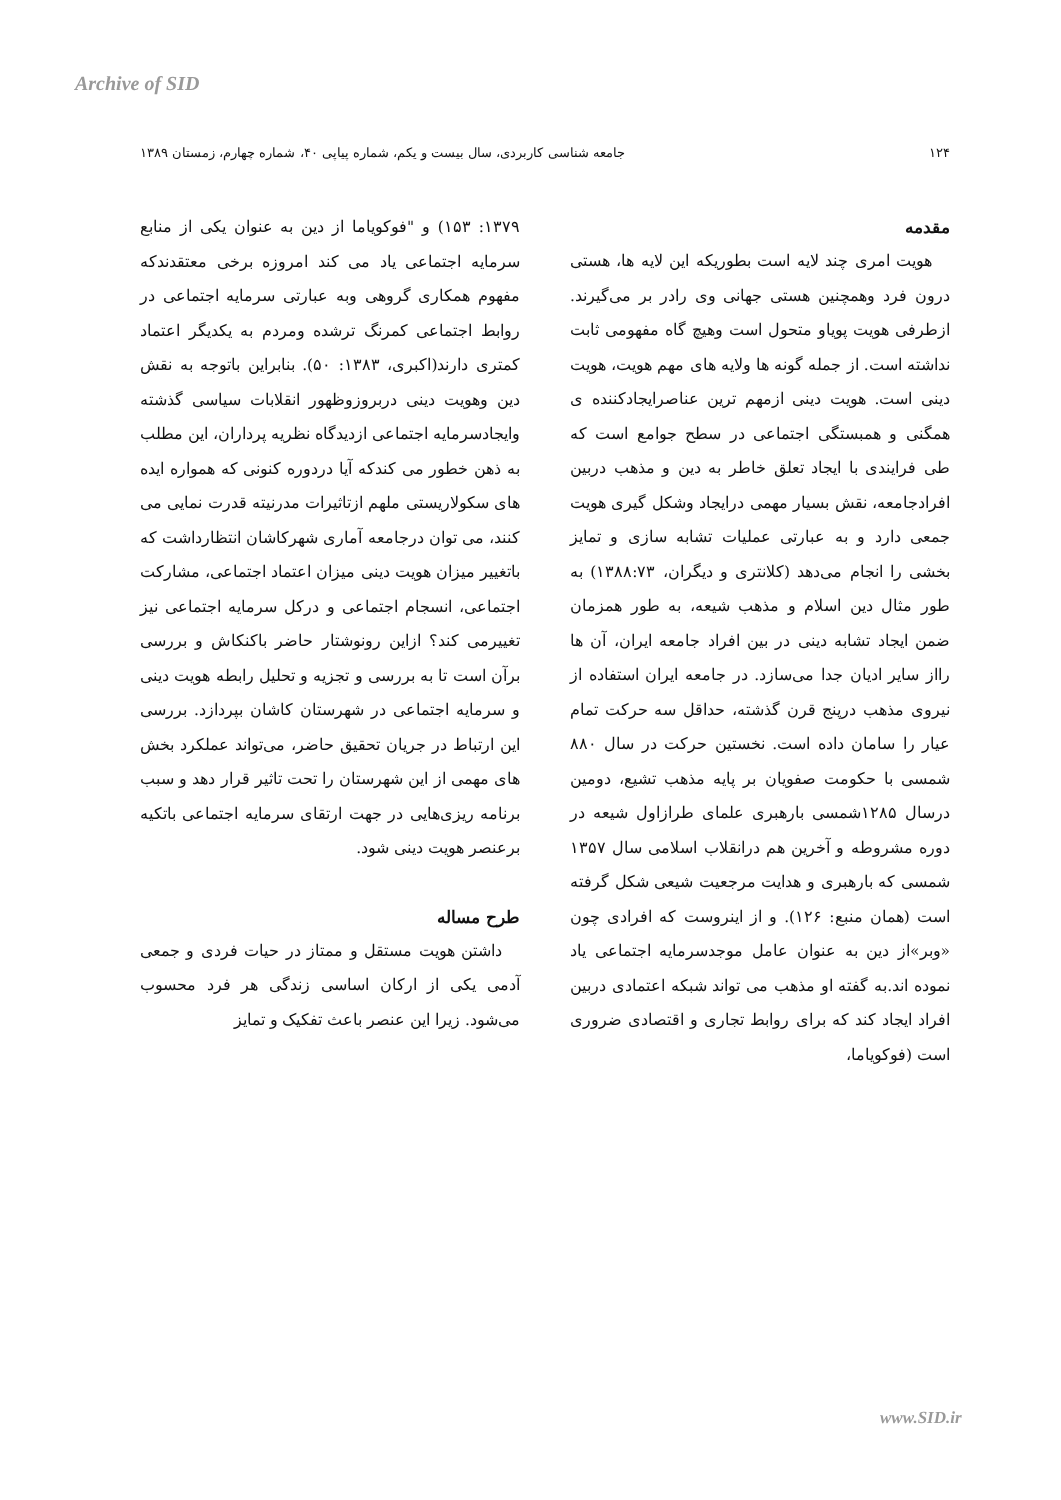Archive of SID
۱۲۴ جامعه شناسی کاربردی، سال بیست و یکم، شماره پیاپی ۴۰، شماره چهارم، زمستان ۱۳۸۹
مقدمه
هویت امری چند لایه است بطوریکه این لایه ها، هستی درون فرد وهمچنین هستی جهانی وی رادر بر می‌گیرند. ازطرفی هویت پویاو متحول است وهیچ گاه مفهومی ثابت نداشته است. از جمله گونه ها ولایه های مهم هویت، هویت دینی است. هویت دینی ازمهم ترین عناصرایجادکننده ی همگنی و همبستگی اجتماعی در سطح جوامع است که طی فرایندی با ایجاد تعلق خاطر به دین و مذهب دربین افرادجامعه، نقش بسیار مهمی درایجاد وشکل گیری هویت جمعی دارد و به عبارتی عملیات تشابه سازی و تمایز بخشی را انجام می‌دهد (کلانتری و دیگران، ۱۳۸۸:۷۳) به طور مثال دین اسلام و مذهب شیعه، به طور همزمان ضمن ایجاد تشابه دینی در بین افراد جامعه ایران، آن ها رااز سایر ادیان جدا می‌سازد. در جامعه ایران استفاده از نیروی مذهب درپنج قرن گذشته، حداقل سه حرکت تمام عیار را سامان داده است. نخستین حرکت در سال ۸۸۰ شمسی با حکومت صفویان بر پایه مذهب تشیع، دومین درسال ۱۲۸۵شمسی بارهبری علمای طرازاول شیعه در دوره مشروطه و آخرین هم درانقلاب اسلامی سال ۱۳۵۷ شمسی که بارهبری و هدایت مرجعیت شیعی شکل گرفته است (همان منبع: ۱۲۶). و از اینروست که افرادی چون «وبر»از دین به عنوان عامل موجدسرمایه اجتماعی یاد نموده اند.به گفته او مذهب می تواند شبکه اعتمادی دربین افراد ایجاد کند که برای روابط تجاری و اقتصادی ضروری است (فوکویاما،
۱۳۷۹: ۱۵۳) و "فوکویاما از دین به عنوان یکی از منابع سرمایه اجتماعی یاد می کند امروزه برخی معتقدندکه مفهوم همکاری گروهی وبه عبارتی سرمایه اجتماعی در روابط اجتماعی کمرنگ ترشده ومردم به یکدیگر اعتماد کمتری دارند(اکبری، ۱۳۸۳: ۵۰). بنابراین باتوجه به نقش دین وهویت دینی دربروزوظهور انقلابات سیاسی گذشته وایجادسرمایه اجتماعی ازدیدگاه نظریه پرداران، این مطلب به ذهن خطور می کندکه آیا دردوره کنونی که همواره ایده های سکولاریستی ملهم ازتاثیرات مدرنیته قدرت نمایی می کنند، می توان درجامعه آماری شهرکاشان انتظارداشت که باتغییر میزان هویت دینی میزان اعتماد اجتماعی، مشارکت اجتماعی، انسجام اجتماعی و درکل سرمایه اجتماعی نیز تغییرمی کند؟ ازاین رونوشتار حاضر باکنکاش و بررسی برآن است تا به بررسی و تجزیه و تحلیل رابطه هویت دینی و سرمایه اجتماعی در شهرستان کاشان بپردازد. بررسی این ارتباط در جریان تحقیق حاضر، می‌تواند عملکرد بخش های مهمی از این شهرستان را تحت تاثیر قرار دهد و سبب برنامه ریزی‌هایی در جهت ارتقای سرمایه اجتماعی باتکیه برعنصر هویت دینی شود.
طرح مساله
داشتن هویت مستقل و ممتاز در حیات فردی و جمعی آدمی یکی از ارکان اساسی زندگی هر فرد محسوب می‌شود. زیرا این عنصر باعث تفکیک و تمایز
www.SID.ir